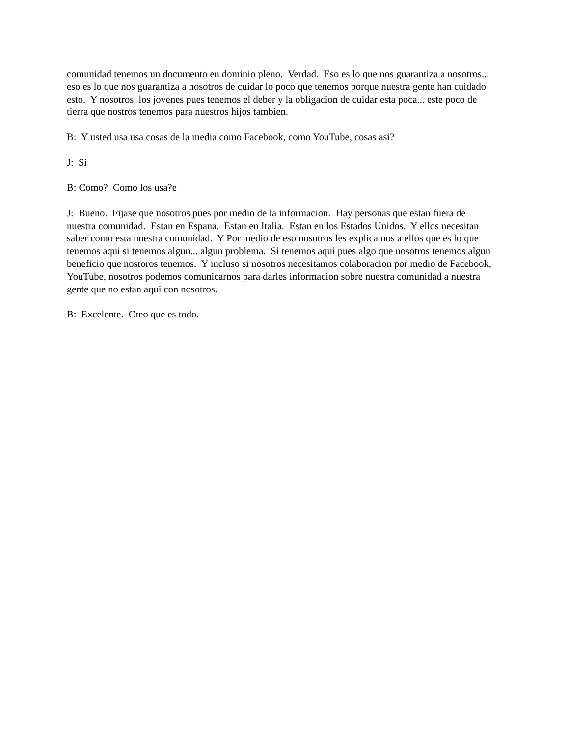comunidad tenemos un documento en dominio pleno. Verdad. Eso es lo que nos guarantiza a nosotros... eso es lo que nos guarantiza a nosotros de cuidar lo poco que tenemos porque nuestra gente han cuidado esto. Y nosotros los jovenes pues tenemos el deber y la obligacion de cuidar esta poca... este poco de tierra que nostros tenemos para nuestros hijos tambien.
B: Y usted usa usa cosas de la media como Facebook, como YouTube, cosas asi?
J: Si
B: Como? Como los usa?e
J: Bueno. Fijase que nosotros pues por medio de la informacion. Hay personas que estan fuera de nuestra comunidad. Estan en Espana. Estan en Italia. Estan en los Estados Unidos. Y ellos necesitan saber como esta nuestra comunidad. Y Por medio de eso nosotros les explicamos a ellos que es lo que tenemos aqui si tenemos algun... algun problema. Si tenemos aqui pues algo que nosotros tenemos algun beneficio que nostoros tenemos. Y incluso si nosotros necesitamos colaboracion por medio de Facebook, YouTube, nosotros podemos comunicarnos para darles informacion sobre nuestra comunidad a nuestra gente que no estan aqui con nosotros.
B: Excelente. Creo que es todo.